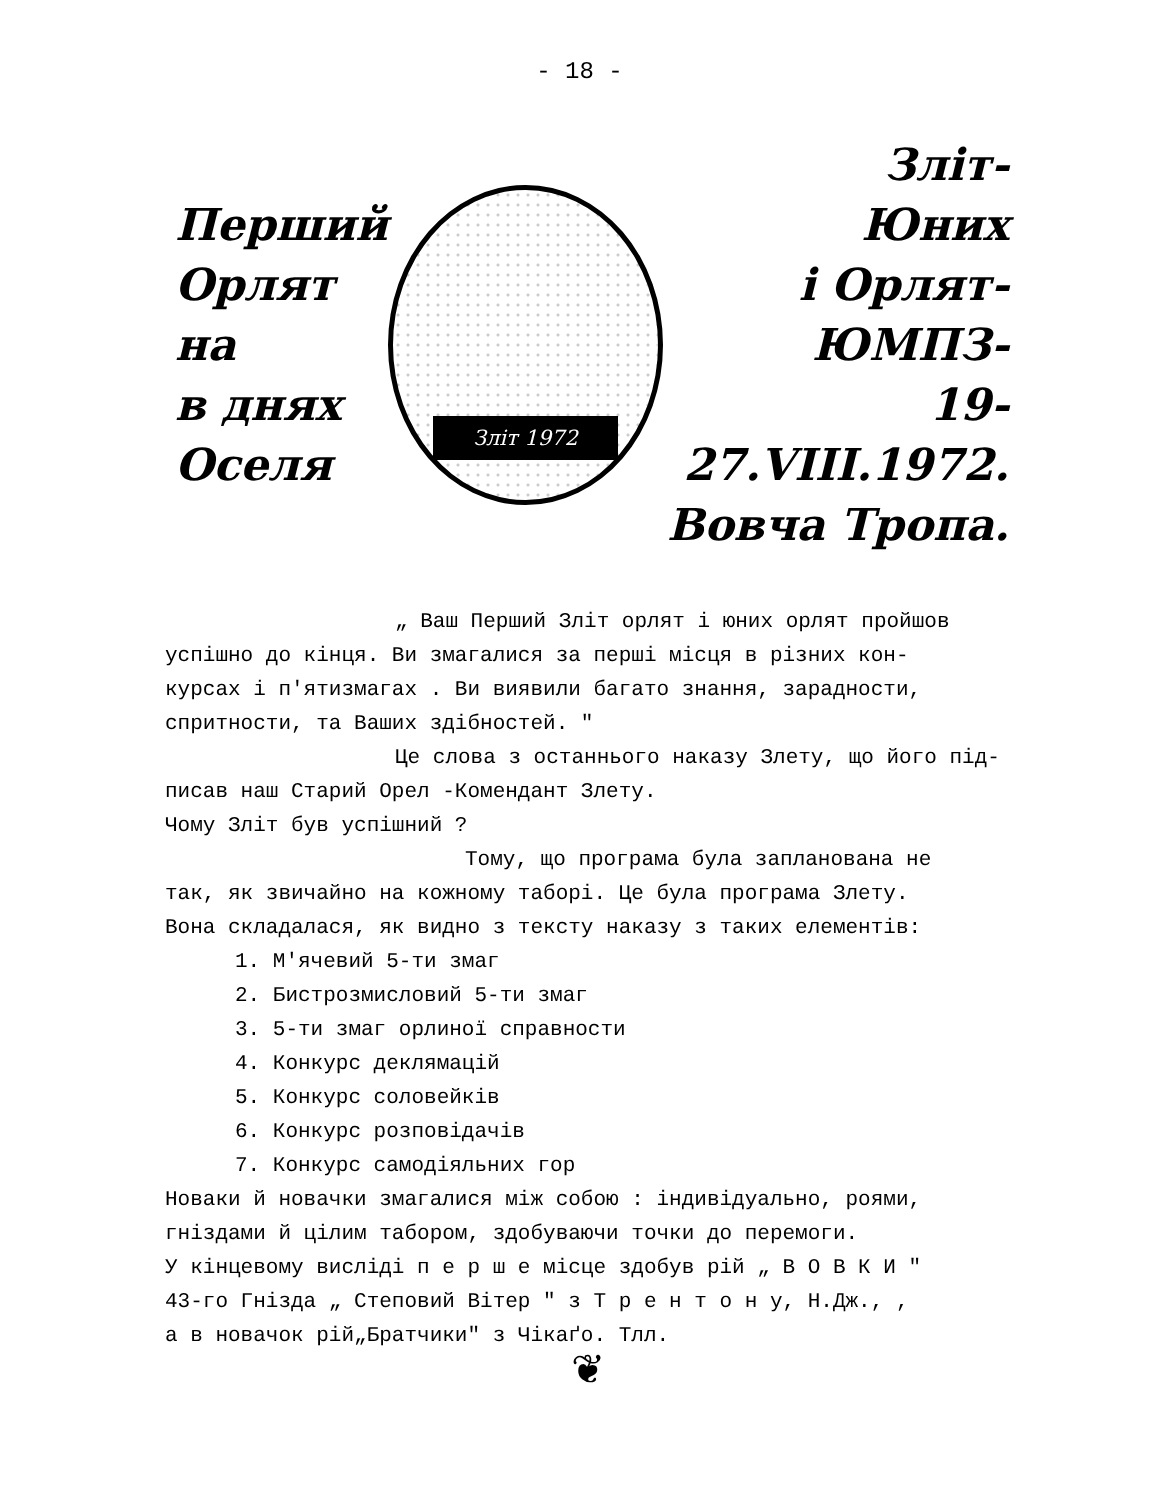- 18 -
Перший
Орлят
на
в днях
Оселя
Зліт 1972
Зліт-
Юних
і Орлят-
ЮМПЗ-
19-27.VIII.1972.
Вовча Тропа.
„ Ваш Перший Зліт орлят і юних орлят пройшов
успішно до кінця. Ви змагалися за перші місця в різних кон-
курсах і п'ятизмагах . Ви виявили багато знання, зарадности,
спритности, та Ваших здібностей. "
Це слова з останнього наказу Злету, що його під-
писав наш Старий Орел -Комендант Злету.
Чому Зліт був успішний ?
Тому, що програма була запланована не
так, як звичайно на кожному таборі. Це була програма Злету.
Вона складалася, як видно з тексту наказу з таких елементів:
1. М'ячевий 5-ти змаг
2. Бистрозмисловий 5-ти змаг
3. 5-ти змаг орлиної справности
4. Конкурс деклямацій
5. Конкурс соловейків
6. Конкурс розповідачів
7. Конкурс самодіяльних гор
Новаки й новачки змагалися між собою : індивідуально, роями,
гніздами й цілим табором, здобуваючи точки до перемоги.
У кінцевому висліді п е р ш е місце здобув рій „ В О В К И "
43-го Гнізда „ Степовий Вітер " з Т р е н т о н у, Н.Дж., ,
а в новачок рій„Братчики" з Чікаґо. Тлл.
❦